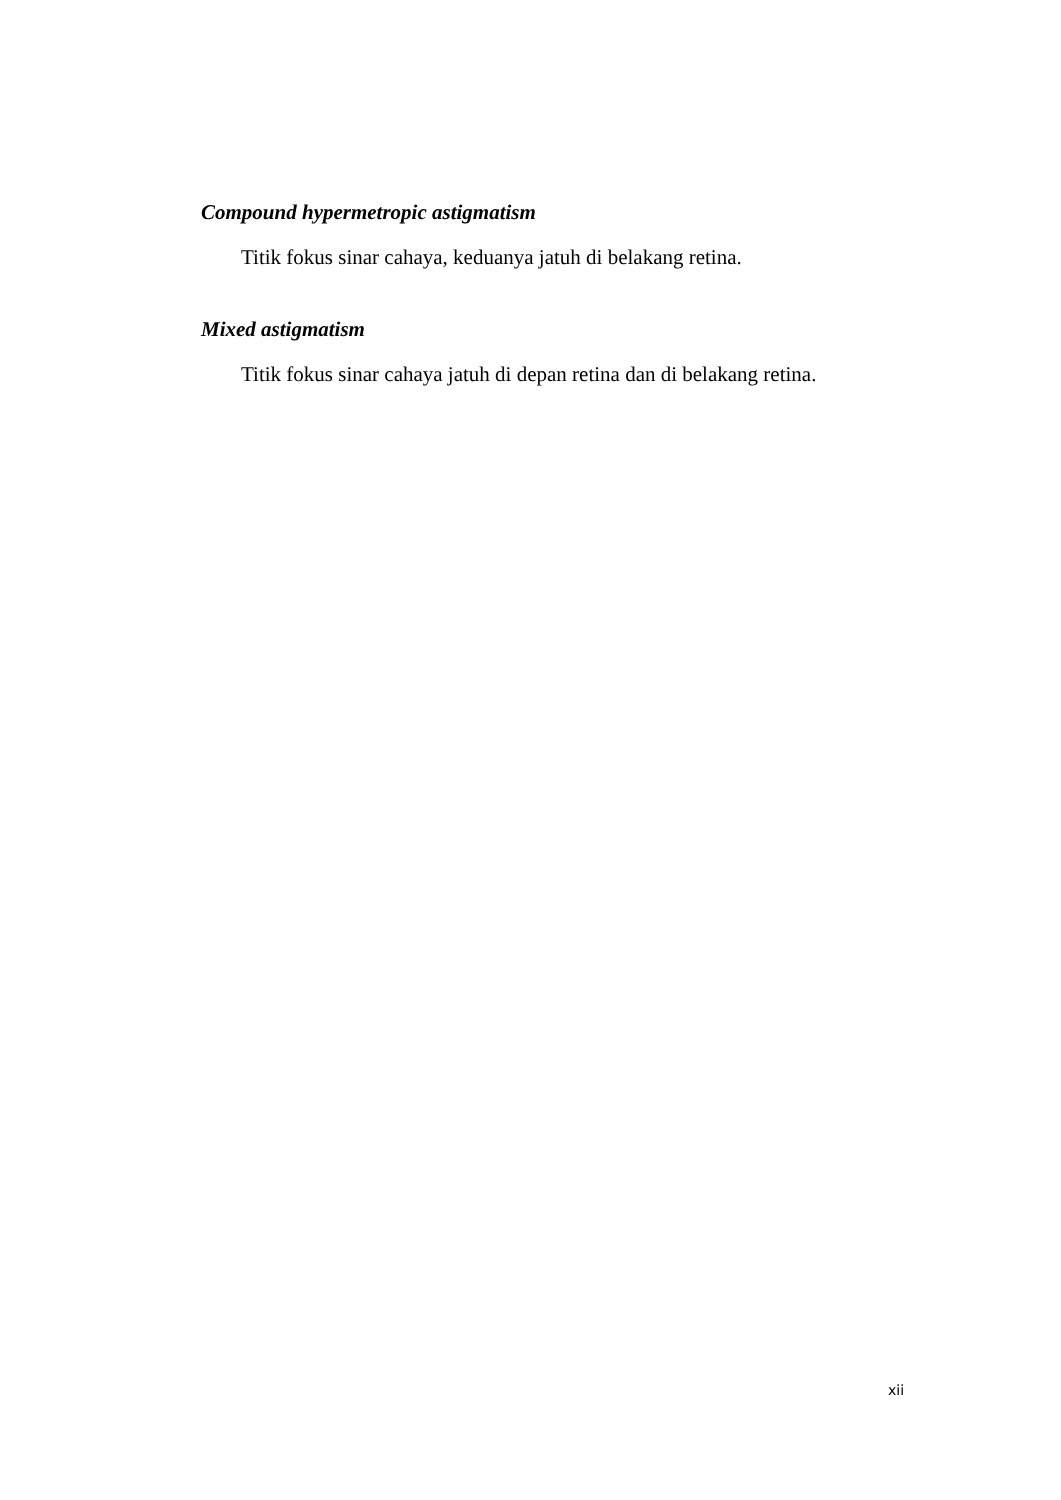Compound hypermetropic astigmatism
Titik fokus sinar cahaya, keduanya jatuh di belakang retina.
Mixed astigmatism
Titik fokus sinar cahaya jatuh di depan retina dan di belakang retina.
xii